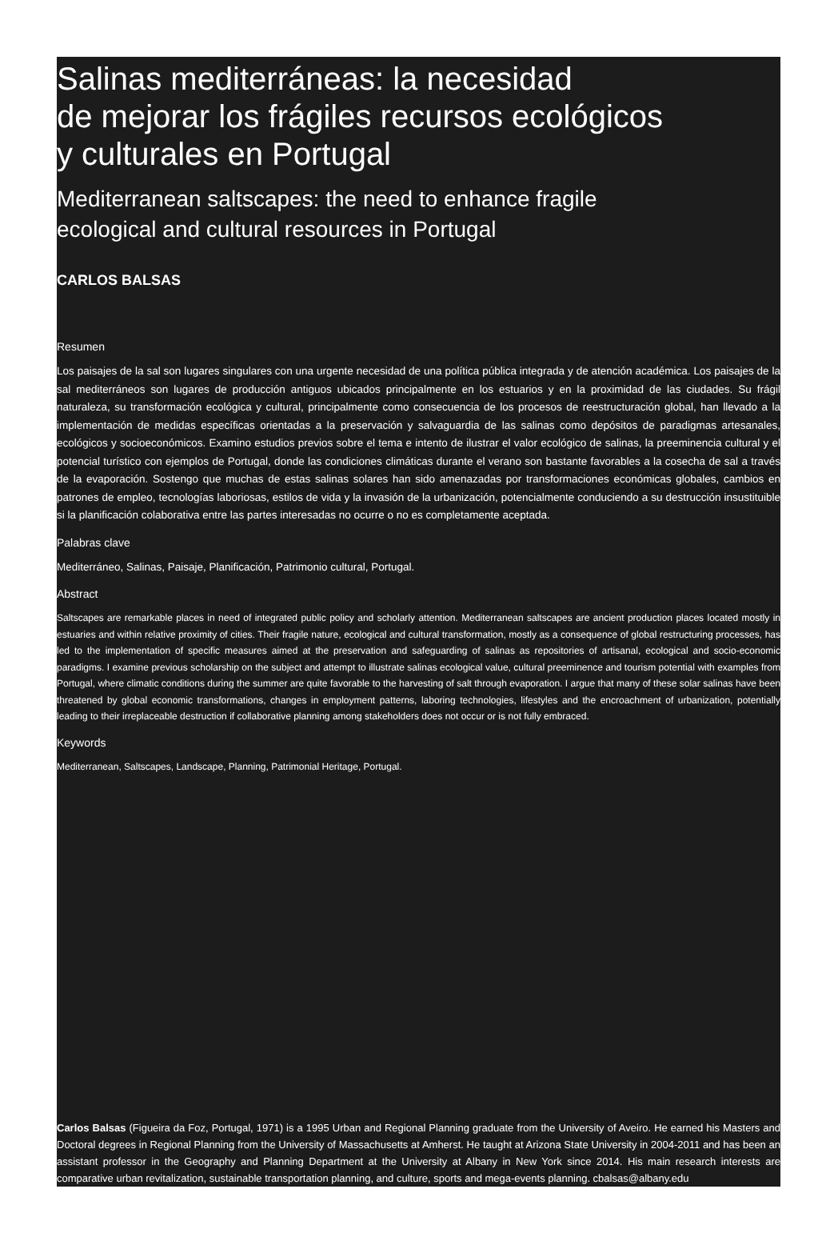Salinas mediterráneas: la necesidad
de mejorar los frágiles recursos ecológicos
y culturales en Portugal
Mediterranean saltscapes: the need to enhance fragile
ecological and cultural resources in Portugal
CARLOS BALSAS
Resumen
Los paisajes de la sal son lugares singulares con una urgente necesidad de una política pública integrada y de atención académica. Los paisajes de la sal mediterráneos son lugares de producción antiguos ubicados principalmente en los estuarios y en la proximidad de las ciudades. Su frágil naturaleza, su transformación ecológica y cultural, principalmente como consecuencia de los procesos de reestructuración global, han llevado a la implementación de medidas específicas orientadas a la preservación y salvaguardia de las salinas como depósitos de paradigmas artesanales, ecológicos y socioeconómicos. Examino estudios previos sobre el tema e intento de ilustrar el valor ecológico de salinas, la preeminencia cultural y el potencial turístico con ejemplos de Portugal, donde las condiciones climáticas durante el verano son bastante favorables a la cosecha de sal a través de la evaporación. Sostengo que muchas de estas salinas solares han sido amenazadas por transformaciones económicas globales, cambios en patrones de empleo, tecnologías laboriosas, estilos de vida y la invasión de la urbanización, potencialmente conduciendo a su destrucción insustituible si la planificación colaborativa entre las partes interesadas no ocurre o no es completamente aceptada.
Palabras clave
Mediterráneo, Salinas, Paisaje, Planificación, Patrimonio cultural, Portugal.
Abstract
Saltscapes are remarkable places in need of integrated public policy and scholarly attention. Mediterranean saltscapes are ancient production places located mostly in estuaries and within relative proximity of cities. Their fragile nature, ecological and cultural transformation, mostly as a consequence of global restructuring processes, has led to the implementation of specific measures aimed at the preservation and safeguarding of salinas as repositories of artisanal, ecological and socio-economic paradigms. I examine previous scholarship on the subject and attempt to illustrate salinas ecological value, cultural preeminence and tourism potential with examples from Portugal, where climatic conditions during the summer are quite favorable to the harvesting of salt through evaporation. I argue that many of these solar salinas have been threatened by global economic transformations, changes in employment patterns, laboring technologies, lifestyles and the encroachment of urbanization, potentially leading to their irreplaceable destruction if collaborative planning among stakeholders does not occur or is not fully embraced.
Keywords
Mediterranean, Saltscapes, Landscape, Planning, Patrimonial Heritage, Portugal.
Carlos Balsas (Figueira da Foz, Portugal, 1971) is a 1995 Urban and Regional Planning graduate from the University of Aveiro. He earned his Masters and Doctoral degrees in Regional Planning from the University of Massachusetts at Amherst. He taught at Arizona State University in 2004-2011 and has been an assistant professor in the Geography and Planning Department at the University at Albany in New York since 2014. His main research interests are comparative urban revitalization, sustainable transportation planning, and culture, sports and mega-events planning. cbalsas@albany.edu